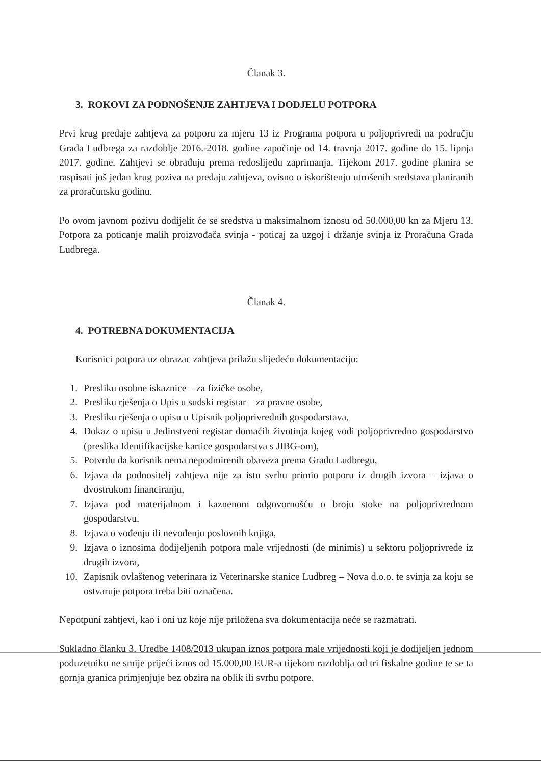Članak 3.
3. ROKOVI ZA PODNOŠENJE ZAHTJEVA I DODJELU POTPORA
Prvi krug predaje zahtjeva za potporu za mjeru 13 iz Programa potpora u poljoprivredi na području Grada Ludbrega za razdoblje 2016.-2018. godine započinje od 14. travnja 2017. godine do 15. lipnja 2017. godine. Zahtjevi se obrađuju prema redoslijedu zaprimanja. Tijekom 2017. godine planira se raspisati još jedan krug poziva na predaju zahtjeva, ovisno o iskorištenju utrošenih sredstava planiranih za proračunsku godinu.
Po ovom javnom pozivu dodijelit će se sredstva u maksimalnom iznosu od 50.000,00 kn za Mjeru 13. Potpora za poticanje malih proizvođača svinja - poticaj za uzgoj i držanje svinja iz Proračuna Grada Ludbrega.
Članak 4.
4. POTREBNA DOKUMENTACIJA
Korisnici potpora uz obrazac zahtjeva prilažu slijedeću dokumentaciju:
1. Presliku osobne iskaznice – za fizičke osobe,
2. Presliku rješenja o Upis u sudski registar – za pravne osobe,
3. Presliku rješenja o upisu u Upisnik poljoprivrednih gospodarstava,
4. Dokaz o upisu u Jedinstveni registar domaćih životinja kojeg vodi poljoprivredno gospodarstvo (preslika Identifikacijske kartice gospodarstva s JIBG-om),
5. Potvrdu da korisnik nema nepodmirenih obaveza prema Gradu Ludbregu,
6. Izjava da podnositelj zahtjeva nije za istu svrhu primio potporu iz drugih izvora – izjava o dvostrukom financiranju,
7. Izjava pod materijalnom i kaznenom odgovornošću o broju stoke na poljoprivrednom gospodarstvu,
8. Izjava o vođenju ili nevođenju poslovnih knjiga,
9. Izjava o iznosima dodijeljenih potpora male vrijednosti (de minimis) u sektoru poljoprivrede iz drugih izvora,
10. Zapisnik ovlaštenog veterinara iz Veterinarske stanice Ludbreg – Nova d.o.o. te svinja za koju se ostvaruje potpora treba biti označena.
Nepotpuni zahtjevi, kao i oni uz koje nije priložena sva dokumentacija neće se razmatrati.
Sukladno članku 3. Uredbe 1408/2013 ukupan iznos potpora male vrijednosti koji je dodijeljen jednom poduzetniku ne smije prijeći iznos od 15.000,00 EUR-a tijekom razdoblja od tri fiskalne godine te se ta gornja granica primjenjuje bez obzira na oblik ili svrhu potpore.